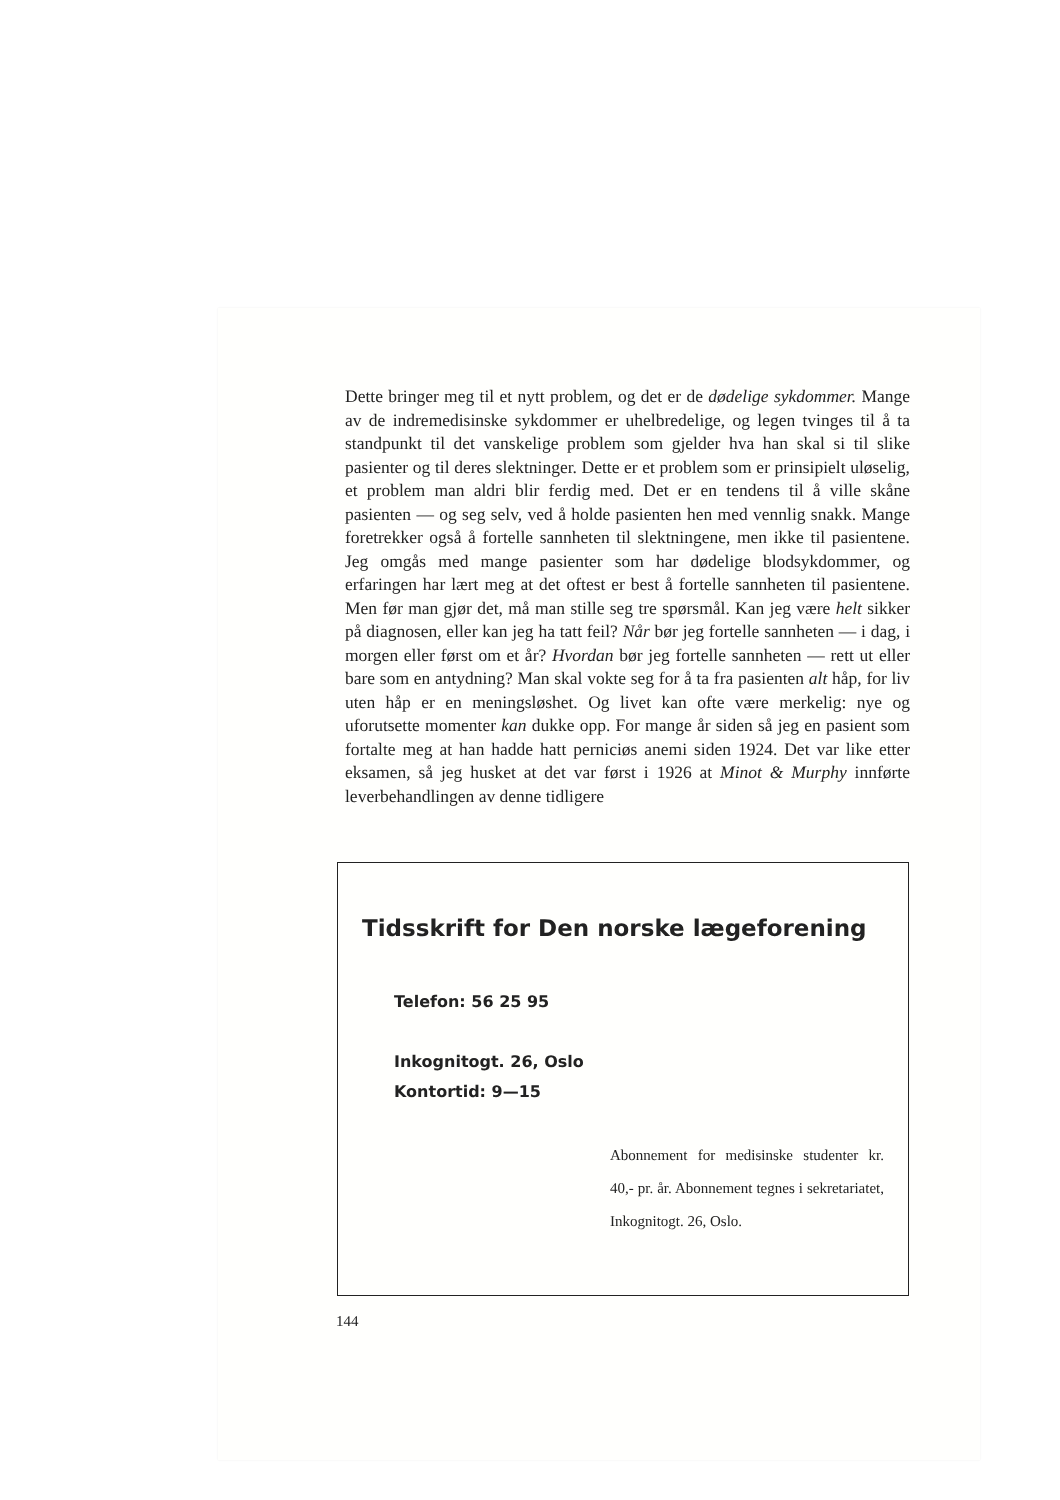Dette bringer meg til et nytt problem, og det er de dødelige sykdommer. Mange av de indremedisinske sykdommer er uhelbredelige, og legen tvinges til å ta standpunkt til det vanskelige problem som gjelder hva han skal si til slike pasienter og til deres slektninger. Dette er et problem som er prinsipielt uløselig, et problem man aldri blir ferdig med. Det er en tendens til å ville skåne pasienten — og seg selv, ved å holde pasienten hen med vennlig snakk. Mange foretrekker også å fortelle sannheten til slektningene, men ikke til pasientene. Jeg omgås med mange pasienter som har dødelige blodsykdommer, og erfaringen har lært meg at det oftest er best å fortelle sannheten til pasientene. Men før man gjør det, må man stille seg tre spørsmål. Kan jeg være helt sikker på diagnosen, eller kan jeg ha tatt feil? Når bør jeg fortelle sannheten — i dag, i morgen eller først om et år? Hvordan bør jeg fortelle sannheten — rett ut eller bare som en antydning? Man skal vokte seg for å ta fra pasienten alt håp, for liv uten håp er en meningsløshet. Og livet kan ofte være merkelig: nye og uforutsette momenter kan dukke opp. For mange år siden så jeg en pasient som fortalte meg at han hadde hatt perniciøs anemi siden 1924. Det var like etter eksamen, så jeg husket at det var først i 1926 at Minot & Murphy innførte leverbehandlingen av denne tidligere
Tidsskrift for Den norske lægeforening
Telefon: 56 25 95
Inkognitogt. 26, Oslo
Kontortid: 9—15
Abonnement for medisinske studenter kr. 40,- pr. år. Abonnement tegnes i sekretariatet, Inkognitogt. 26, Oslo.
144